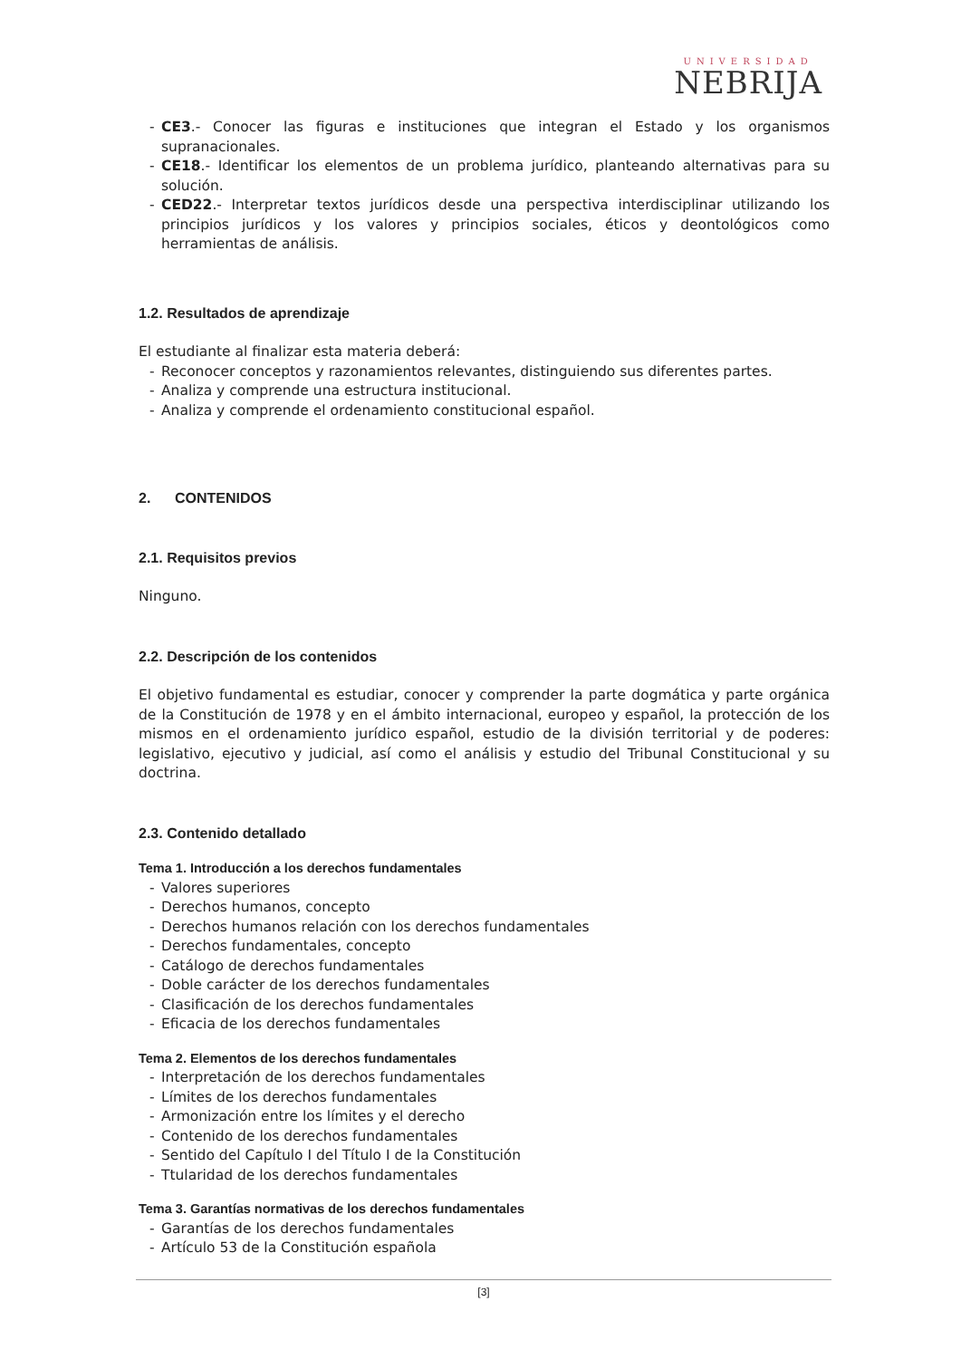UNIVERSIDAD
NEBRIJA
- CE3.- Conocer las figuras e instituciones que integran el Estado y los organismos supranacionales.
- CE18.- Identificar los elementos de un problema jurídico, planteando alternativas para su solución.
- CED22.- Interpretar textos jurídicos desde una perspectiva interdisciplinar utilizando los principios jurídicos y los valores y principios sociales, éticos y deontológicos como herramientas de análisis.
1.2. Resultados de aprendizaje
El estudiante al finalizar esta materia deberá:
- Reconocer conceptos y razonamientos relevantes, distinguiendo sus diferentes partes.
- Analiza y comprende una estructura institucional.
- Analiza y comprende el ordenamiento constitucional español.
2. CONTENIDOS
2.1. Requisitos previos
Ninguno.
2.2. Descripción de los contenidos
El objetivo fundamental es estudiar, conocer y comprender la parte dogmática y parte orgánica de la Constitución de 1978 y en el ámbito internacional, europeo y español, la protección de los mismos en el ordenamiento jurídico español, estudio de la división territorial y de poderes: legislativo, ejecutivo y judicial, así como el análisis y estudio del Tribunal Constitucional y su doctrina.
2.3. Contenido detallado
Tema 1. Introducción a los derechos fundamentales
- Valores superiores
- Derechos humanos, concepto
- Derechos humanos relación con los derechos fundamentales
- Derechos fundamentales, concepto
- Catálogo de derechos fundamentales
- Doble carácter de los derechos fundamentales
- Clasificación de los derechos fundamentales
- Eficacia de los derechos fundamentales
Tema 2. Elementos de los derechos fundamentales
- Interpretación de los derechos fundamentales
- Límites de los derechos fundamentales
- Armonización entre los límites y el derecho
- Contenido de los derechos fundamentales
- Sentido del Capítulo I del Título I de la Constitución
- Ttularidad de los derechos fundamentales
Tema 3. Garantías normativas de los derechos fundamentales
- Garantías de los derechos fundamentales
- Artículo 53 de la Constitución española
[3]